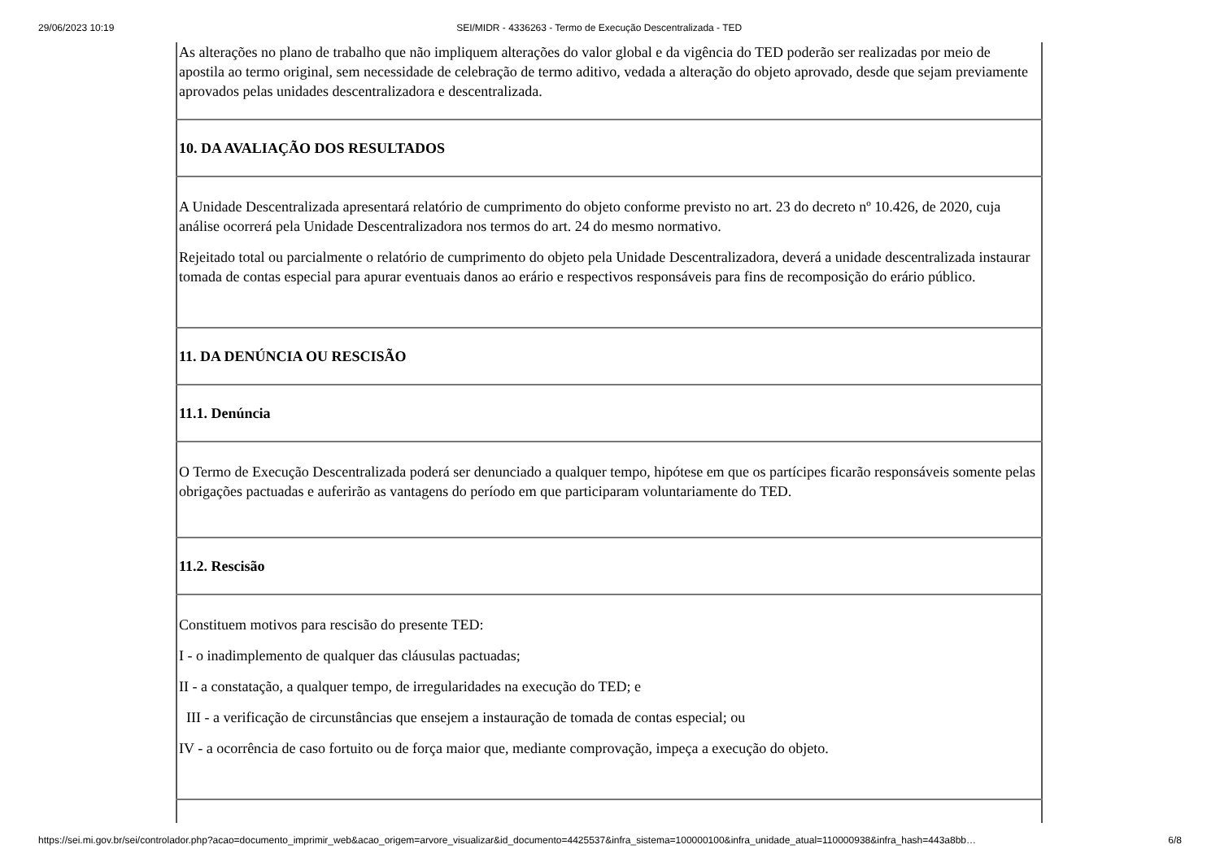29/06/2023 10:19 SEI/MIDR - 4336263 - Termo de Execução Descentralizada - TED
| As alterações no plano de trabalho que não impliquem alterações do valor global e da vigência do TED poderão ser realizadas por meio de apostila ao termo original, sem necessidade de celebração de termo aditivo, vedada a alteração do objeto aprovado, desde que sejam previamente aprovados pelas unidades descentralizadora e descentralizada. |
| 10. DA AVALIAÇÃO DOS RESULTADOS |
| A Unidade Descentralizada apresentará relatório de cumprimento do objeto conforme previsto no art. 23 do decreto nº 10.426, de 2020, cuja análise ocorrerá pela Unidade Descentralizadora nos termos do art. 24 do mesmo normativo. Rejeitado total ou parcialmente o relatório de cumprimento do objeto pela Unidade Descentralizadora, deverá a unidade descentralizada instaurar tomada de contas especial para apurar eventuais danos ao erário e respectivos responsáveis para fins de recomposição do erário público. |
| 11. DA DENÚNCIA OU RESCISÃO |
| 11.1. Denúncia |
| O Termo de Execução Descentralizada poderá ser denunciado a qualquer tempo, hipótese em que os partícipes ficarão responsáveis somente pelas obrigações pactuadas e auferirão as vantagens do período em que participaram voluntariamente do TED. |
| 11.2. Rescisão |
| Constituem motivos para rescisão do presente TED: I - o inadimplemento de qualquer das cláusulas pactuadas; II - a constatação, a qualquer tempo, de irregularidades na execução do TED; e III - a verificação de circunstâncias que ensejem a instauração de tomada de contas especial; ou IV - a ocorrência de caso fortuito ou de força maior que, mediante comprovação, impeça a execução do objeto. |
https://sei.mi.gov.br/sei/controlador.php?acao=documento_imprimir_web&acao_origem=arvore_visualizar&id_documento=4425537&infra_sistema=100000100&infra_unidade_atual=110000938&infra_hash=443a8bb… 6/8